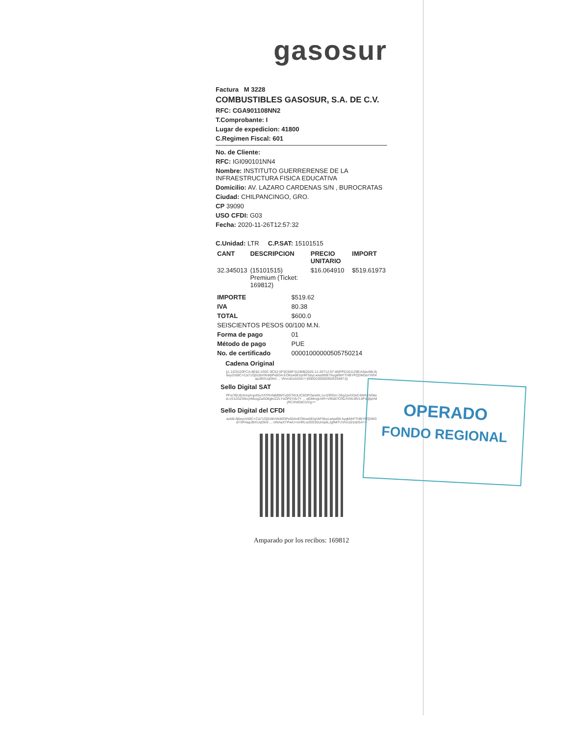OPERADO
FONDO REGIONAL
gasosur
Factura M 3228
COMBUSTIBLES GASOSUR, S.A. DE C.V.
RFC: CGA901108NN2
T.Comprobante: I
Lugar de expedicion: 41800
C.Regimen Fiscal: 601
No. de Cliente:
RFC: IGI090101NN4
Nombre: INSTITUTO GUERRERENSE DE LA INFRAESTRUCTURA FISICA EDUCATIVA
Domicilio: AV. LAZARO CARDENAS S/N , BUROCRATAS
Ciudad: CHILPANCINGO, GRO.
CP 39090
USO CFDI: G03
Fecha: 2020-11-26T12:57:32
C.Unidad: LTR C.P.SAT: 15101515
| CANT | DESCRIPCION | PRECIO UNITARIO | IMPORT |
| --- | --- | --- | --- |
| 32.345013 | (15101515) Premium (Ticket: 169812) | $16.064910 | $519.61973 |
| IMPORTE | $519.62 |
| IVA | 80.38 |
| TOTAL | $600.0 |
| SEISCIENTOS PESOS 00/100 M.N. | |
| Forma de pago | 01 |
| Método de pago | PUE |
| No. de certificado | 00001000000505750214 |
Cadena Original
||1.1|C9120FCA-8E82-435C-9C52-5F5C6BF31DBB|2020-11-26T12:57:46|PPD101129EA3|av68rJlj6eych59C+Ca71Oj51lbVWdi0Pe6OA EOltow0EIqVkF5byLwIazBttETAygkMrFTHBYPQDM3aYXR4apJBXUqOlml ... Vlrvcd2zdzGA==|00001000000504204871||
Sello Digital SAT
PFw7BU8ohnqAopdSuYATRnNjM9M7u0GTi0JLtC6DPOa/whL1vo2lRGIn D5g1jx4X5sC4WA1NStwzLvS12GZ5NoyWbugZaG05gkvZZLYsOP5Ydv7Y ... qGMmgU4R+Vl5587CfSLhVWJ8VL9FrLj8jzrMjRCXhtGbCloVg==
Sello Digital del CFDI
av68rJlj6eych59C+Ca71Oj51lbVWd0OPe50AnEOltow0EIqVkF5byLwIazBtt AygkMrFTHBYPQDM3aYXR4apJBXUqOlml ... mNAaXTPwiU+eHRLw2EE92uHqwLJgfMiTUVrvcd2zdzGA==
Amparado por los recibos: 169812